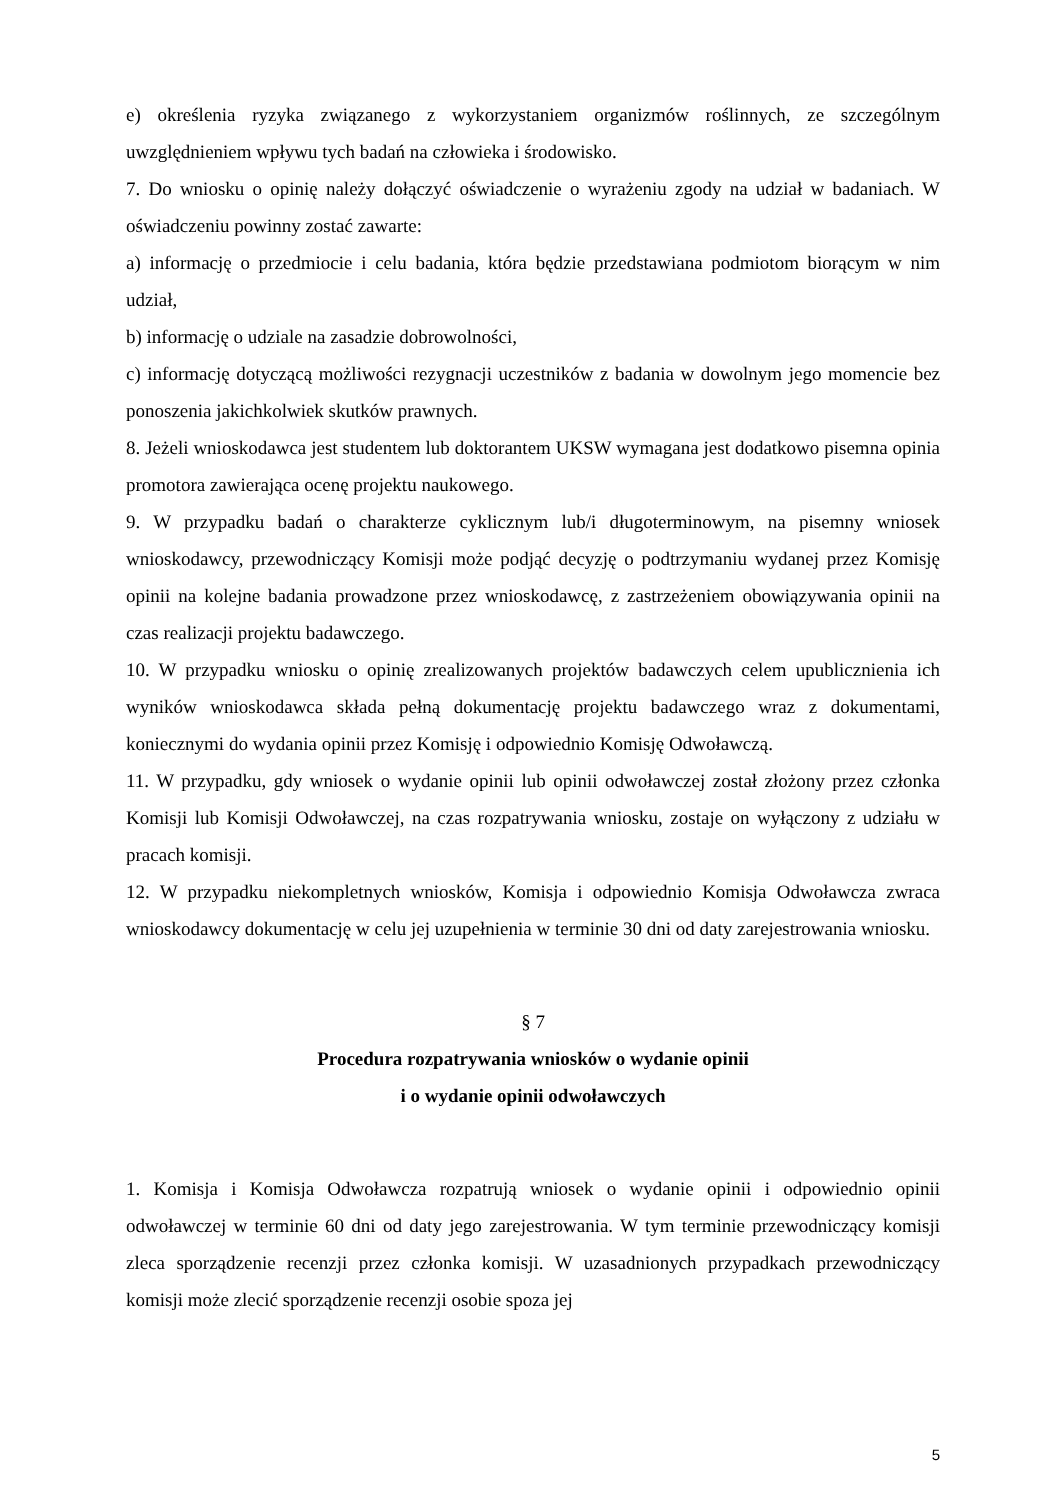e) określenia ryzyka związanego z wykorzystaniem organizmów roślinnych, ze szczególnym uwzględnieniem wpływu tych badań na człowieka i środowisko.
7. Do wniosku o opinię należy dołączyć oświadczenie o wyrażeniu zgody na udział w badaniach. W oświadczeniu powinny zostać zawarte:
a) informację o przedmiocie i celu badania, która będzie przedstawiana podmiotom biorącym w nim udział,
b) informację o udziale na zasadzie dobrowolności,
c) informację dotyczącą możliwości rezygnacji uczestników z badania w dowolnym jego momencie bez ponoszenia jakichkolwiek skutków prawnych.
8. Jeżeli wnioskodawca jest studentem lub doktorantem UKSW wymagana jest dodatkowo pisemna opinia promotora zawierająca ocenę projektu naukowego.
9. W przypadku badań o charakterze cyklicznym lub/i długoterminowym, na pisemny wniosek wnioskodawcy, przewodniczący Komisji może podjąć decyzję o podtrzymaniu wydanej przez Komisję opinii na kolejne badania prowadzone przez wnioskodawcę, z zastrzeżeniem obowiązywania opinii na czas realizacji projektu badawczego.
10. W przypadku wniosku o opinię zrealizowanych projektów badawczych celem upublicznienia ich wyników wnioskodawca składa pełną dokumentację projektu badawczego wraz z dokumentami, koniecznymi do wydania opinii przez Komisję i odpowiednio Komisję Odwoławczą.
11. W przypadku, gdy wniosek o wydanie opinii lub opinii odwoławczej został złożony przez członka Komisji lub Komisji Odwoławczej, na czas rozpatrywania wniosku, zostaje on wyłączony z udziału w pracach komisji.
12. W przypadku niekompletnych wniosków, Komisja i odpowiednio Komisja Odwoławcza zwraca wnioskodawcy dokumentację w celu jej uzupełnienia w terminie 30 dni od daty zarejestrowania wniosku.
§ 7
Procedura rozpatrywania wniosków o wydanie opinii
i o wydanie opinii odwoławczych
1. Komisja i Komisja Odwoławcza rozpatrują wniosek o wydanie opinii i odpowiednio opinii odwoławczej w terminie 60 dni od daty jego zarejestrowania. W tym terminie przewodniczący komisji zleca sporządzenie recenzji przez członka komisji. W uzasadnionych przypadkach przewodniczący komisji może zlecić sporządzenie recenzji osobie spoza jej
5